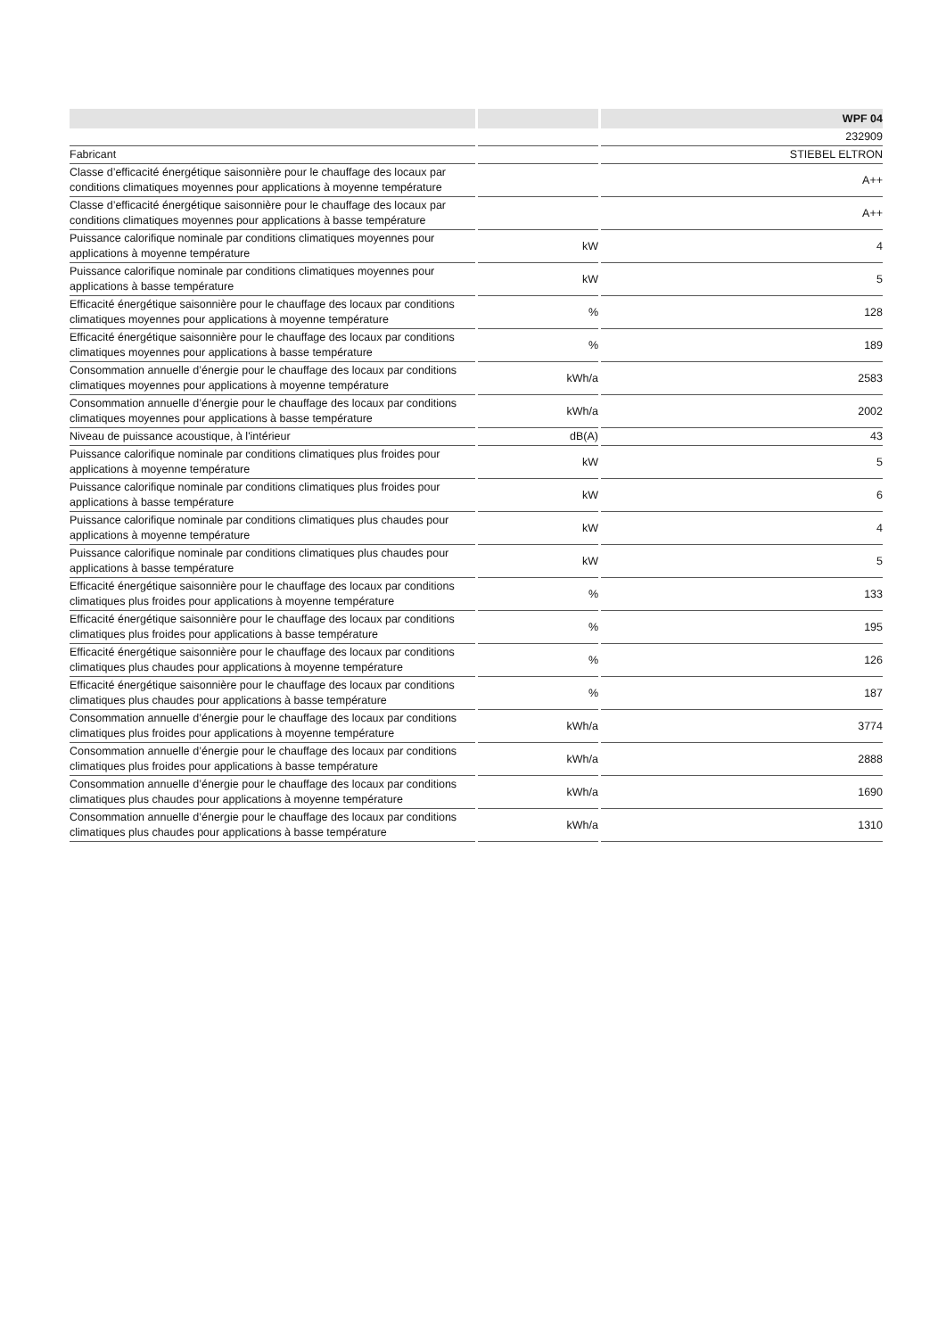| | | WPF 04 |
| --- | --- | --- |
| | | 232909 |
| Fabricant | | STIEBEL ELTRON |
| Classe d’efficacité énergétique saisonnière pour le chauffage des locaux par conditions climatiques moyennes pour applications à moyenne température | | A++ |
| Classe d’efficacité énergétique saisonnière pour le chauffage des locaux par conditions climatiques moyennes pour applications à basse température | | A++ |
| Puissance calorifique nominale par conditions climatiques moyennes pour applications à moyenne température | kW | 4 |
| Puissance calorifique nominale par conditions climatiques moyennes pour applications à basse température | kW | 5 |
| Efficacité énergétique saisonnière pour le chauffage des locaux par conditions climatiques moyennes pour applications à moyenne température | % | 128 |
| Efficacité énergétique saisonnière pour le chauffage des locaux par conditions climatiques moyennes pour applications à basse température | % | 189 |
| Consommation annuelle d’énergie pour le chauffage des locaux par conditions climatiques moyennes pour applications à moyenne température | kWh/a | 2583 |
| Consommation annuelle d’énergie pour le chauffage des locaux par conditions climatiques moyennes pour applications à basse température | kWh/a | 2002 |
| Niveau de puissance acoustique, à l'intérieur | dB(A) | 43 |
| Puissance calorifique nominale par conditions climatiques plus froides pour applications à moyenne température | kW | 5 |
| Puissance calorifique nominale par conditions climatiques plus froides pour applications à basse température | kW | 6 |
| Puissance calorifique nominale par conditions climatiques plus chaudes pour applications à moyenne température | kW | 4 |
| Puissance calorifique nominale par conditions climatiques plus chaudes pour applications à basse température | kW | 5 |
| Efficacité énergétique saisonnière pour le chauffage des locaux par conditions climatiques plus froides pour applications à moyenne température | % | 133 |
| Efficacité énergétique saisonnière pour le chauffage des locaux par conditions climatiques plus froides pour applications à basse température | % | 195 |
| Efficacité énergétique saisonnière pour le chauffage des locaux par conditions climatiques plus chaudes pour applications à moyenne température | % | 126 |
| Efficacité énergétique saisonnière pour le chauffage des locaux par conditions climatiques plus chaudes pour applications à basse température | % | 187 |
| Consommation annuelle d’énergie pour le chauffage des locaux par conditions climatiques plus froides pour applications à moyenne température | kWh/a | 3774 |
| Consommation annuelle d’énergie pour le chauffage des locaux par conditions climatiques plus froides pour applications à basse température | kWh/a | 2888 |
| Consommation annuelle d’énergie pour le chauffage des locaux par conditions climatiques plus chaudes pour applications à moyenne température | kWh/a | 1690 |
| Consommation annuelle d’énergie pour le chauffage des locaux par conditions climatiques plus chaudes pour applications à basse température | kWh/a | 1310 |